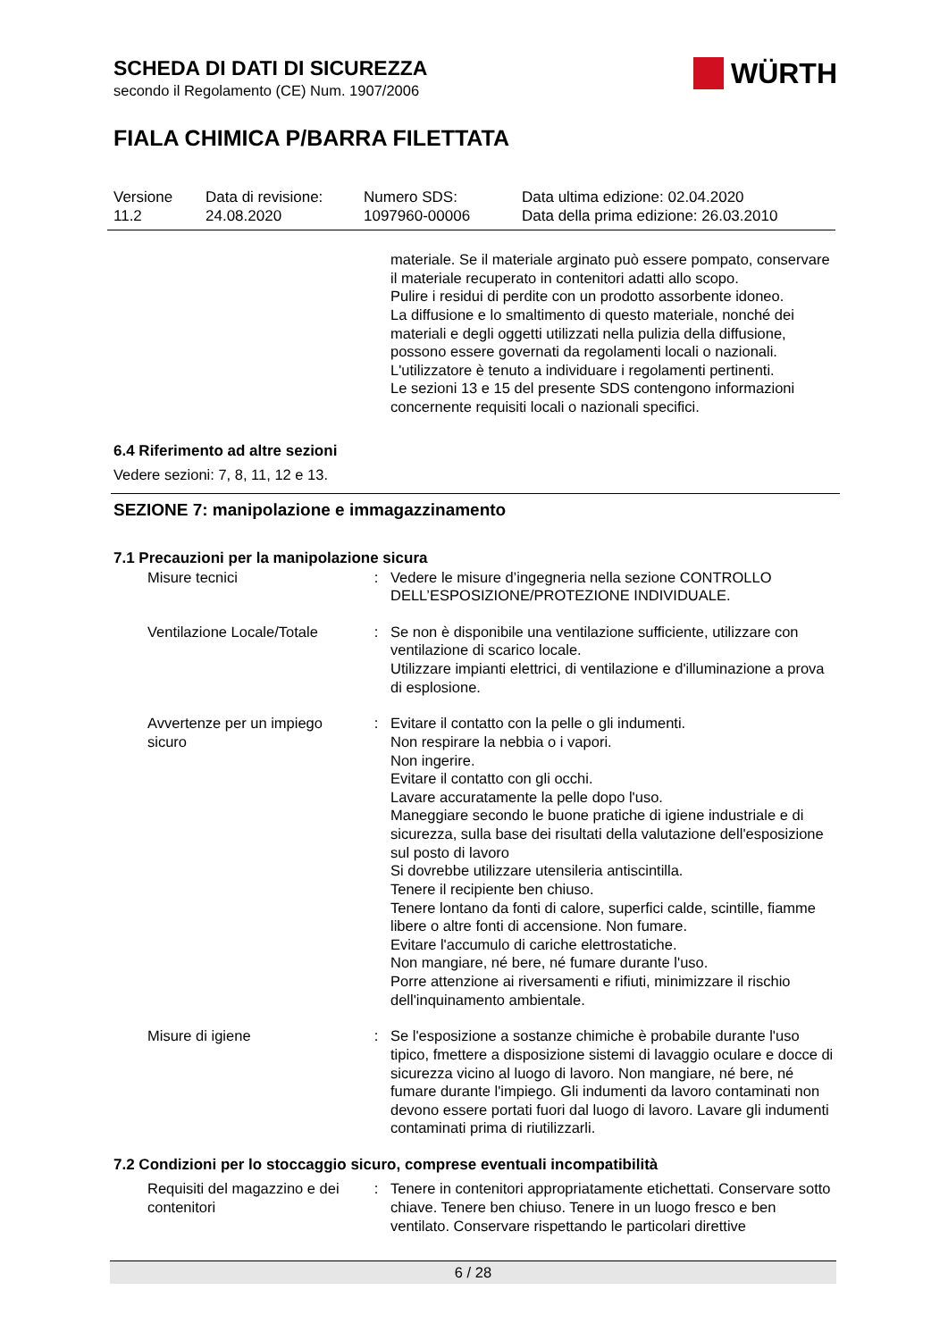SCHEDA DI DATI DI SICUREZZA
secondo il Regolamento (CE) Num. 1907/2006
FIALA CHIMICA P/BARRA FILETTATA
WÜRTH
| Versione 11.2 | Data di revisione: 24.08.2020 | Numero SDS: 1097960-00006 | Data ultima edizione: 02.04.2020 Data della prima edizione: 26.03.2010 |
materiale. Se il materiale arginato può essere pompato, conservare il materiale recuperato in contenitori adatti allo scopo.
Pulire i residui di perdite con un prodotto assorbente idoneo.
La diffusione e lo smaltimento di questo materiale, nonché dei materiali e degli oggetti utilizzati nella pulizia della diffusione, possono essere governati da regolamenti locali o nazionali.
L'utilizzatore è tenuto a individuare i regolamenti pertinenti.
Le sezioni 13 e 15 del presente SDS contengono informazioni concernente requisiti locali o nazionali specifici.
6.4 Riferimento ad altre sezioni
Vedere sezioni: 7, 8, 11, 12 e 13.
SEZIONE 7: manipolazione e immagazzinamento
7.1 Precauzioni per la manipolazione sicura
| Misure tecnici | : | Vedere le misure d’ingegneria nella sezione CONTROLLO DELL’ESPOSIZIONE/PROTEZIONE INDIVIDUALE. |
| Ventilazione Locale/Totale | : | Se non è disponibile una ventilazione sufficiente, utilizzare con ventilazione di scarico locale. Utilizzare impianti elettrici, di ventilazione e d'illuminazione a prova di esplosione. |
| Avvertenze per un impiego sicuro | : | Evitare il contatto con la pelle o gli indumenti. Non respirare la nebbia o i vapori. Non ingerire. Evitare il contatto con gli occhi. Lavare accuratamente la pelle dopo l'uso. Maneggiare secondo le buone pratiche di igiene industriale e di sicurezza, sulla base dei risultati della valutazione dell'esposizione sul posto di lavoro Si dovrebbe utilizzare utensileria antiscintilla. Tenere il recipiente ben chiuso. Tenere lontano da fonti di calore, superfici calde, scintille, fiamme libere o altre fonti di accensione. Non fumare. Evitare l'accumulo di cariche elettrostatiche. Non mangiare, né bere, né fumare durante l'uso. Porre attenzione ai riversamenti e rifiuti, minimizzare il rischio dell'inquinamento ambientale. |
| Misure di igiene | : | Se l'esposizione a sostanze chimiche è probabile durante l'uso tipico, fmettere a disposizione sistemi di lavaggio oculare e docce di sicurezza vicino al luogo di lavoro. Non mangiare, né bere, né fumare durante l'impiego. Gli indumenti da lavoro contaminati non devono essere portati fuori dal luogo di lavoro. Lavare gli indumenti contaminati prima di riutilizzarli. |
7.2 Condizioni per lo stoccaggio sicuro, comprese eventuali incompatibilità
| Requisiti del magazzino e dei contenitori | : | Tenere in contenitori appropriatamente etichettati. Conservare sotto chiave. Tenere ben chiuso. Tenere in un luogo fresco e ben ventilato. Conservare rispettando le particolari direttive |
6 / 28